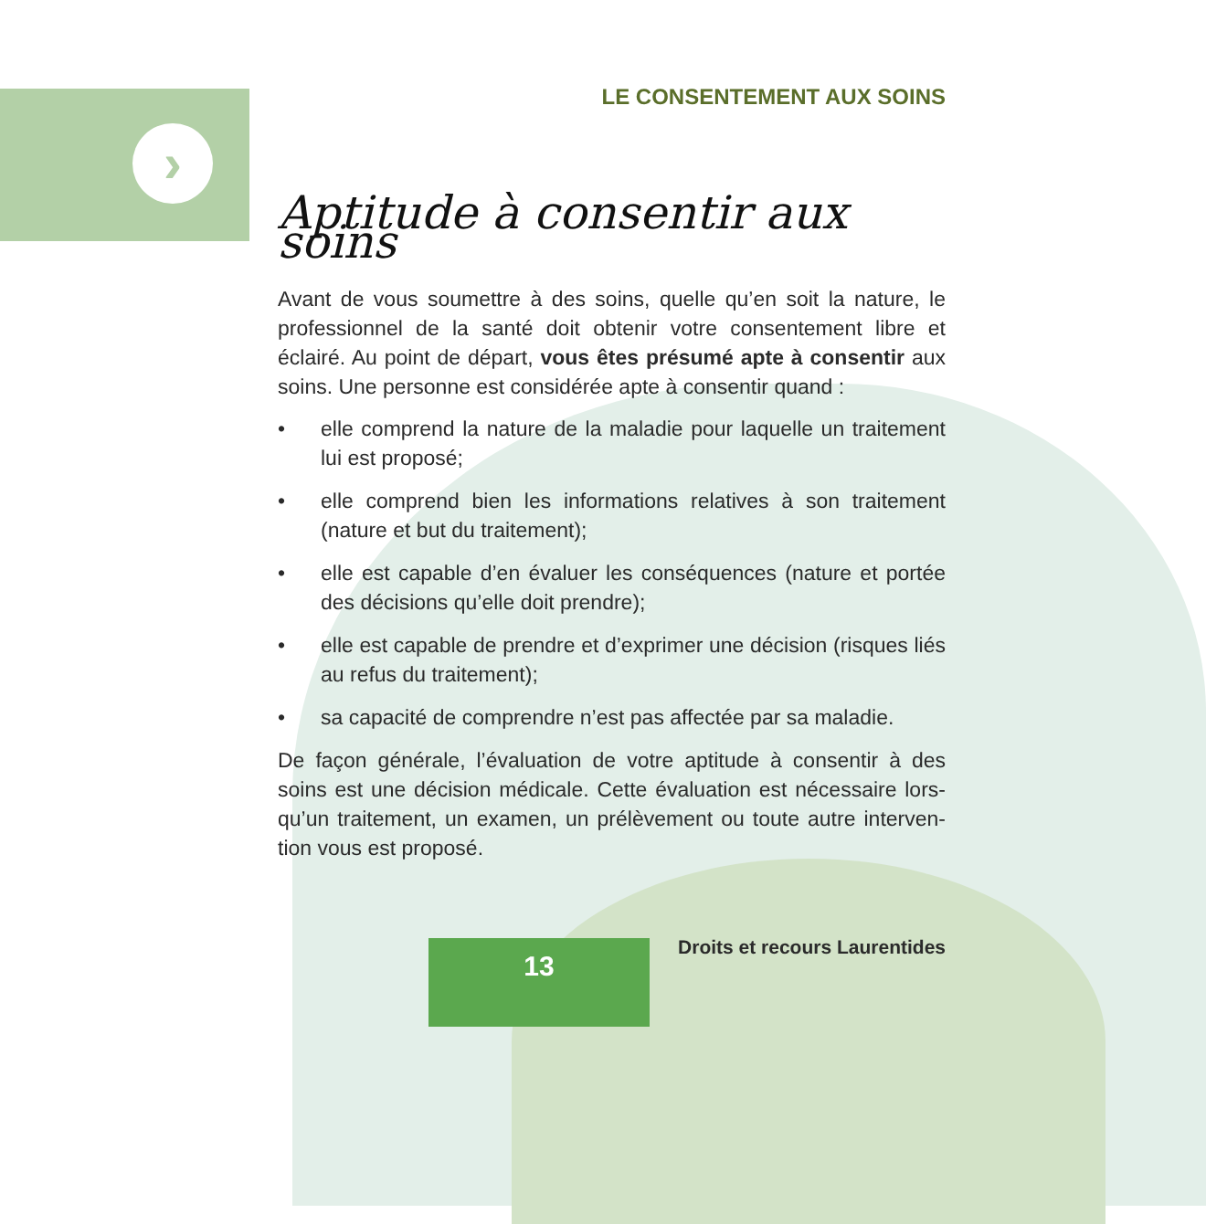›
LE CONSENTEMENT AUX SOINS
Aptitude à consentir aux soins
Avant de vous soumettre à des soins, quelle qu’en soit la nature, le professionnel de la santé doit obtenir votre consentement libre et éclairé. Au point de départ, vous êtes présumé apte à consentir aux soins. Une personne est considérée apte à consentir quand :
• elle comprend la nature de la maladie pour laquelle un traitement lui est proposé;
• elle comprend bien les informations relatives à son traitement (nature et but du traitement);
• elle est capable d’en évaluer les conséquences (nature et portée des décisions qu’elle doit prendre);
• elle est capable de prendre et d’exprimer une décision (risques liés au refus du traitement);
• sa capacité de comprendre n’est pas affectée par sa maladie.
De façon générale, l’évaluation de votre aptitude à consentir à des soins est une décision médicale. Cette évaluation est nécessaire lors­qu’un traitement, un examen, un prélèvement ou toute autre interven­tion vous est proposé.
13 Droits et recours Laurentides